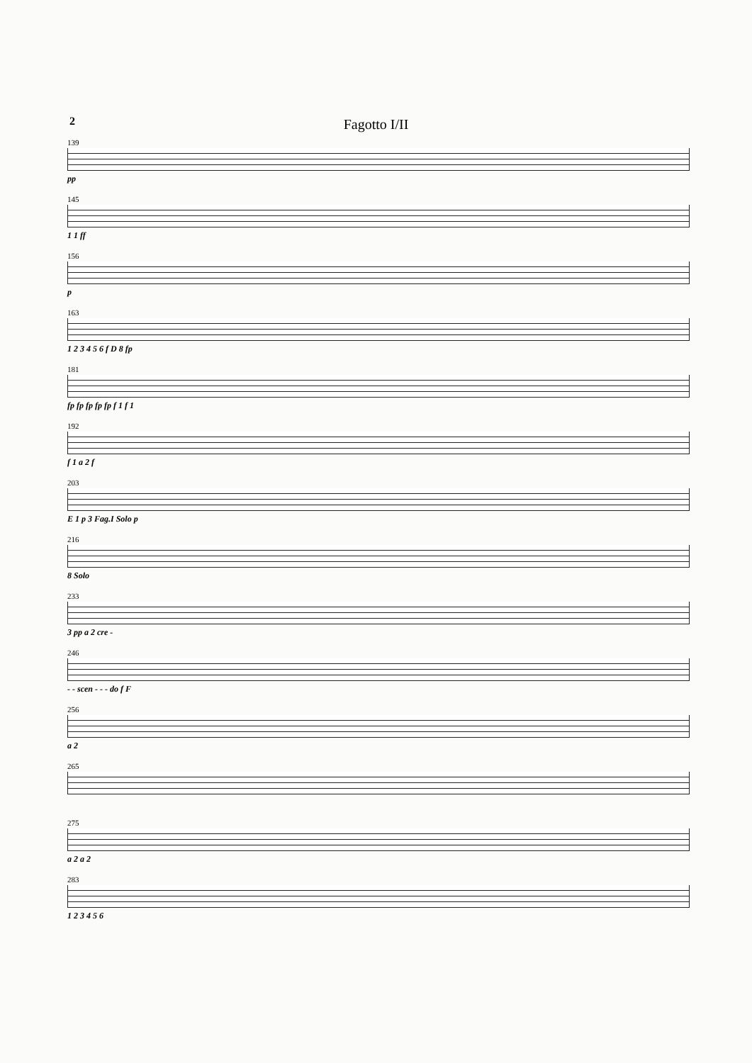2
Fagotto I/II
139
pp
145
1 1 ff
156
p
163
1 2 3 4 5 6 f D 8 fp
181
fp fp fp fp fp f 1 f 1
192
f 1 a 2 f
203
E 1 p 3 Fag.I Solo p
216
8 Solo
233
3 pp a 2 cre -
246
- - scen - - - do f F
256
a 2
265
275
a 2 a 2
283
1 2 3 4 5 6